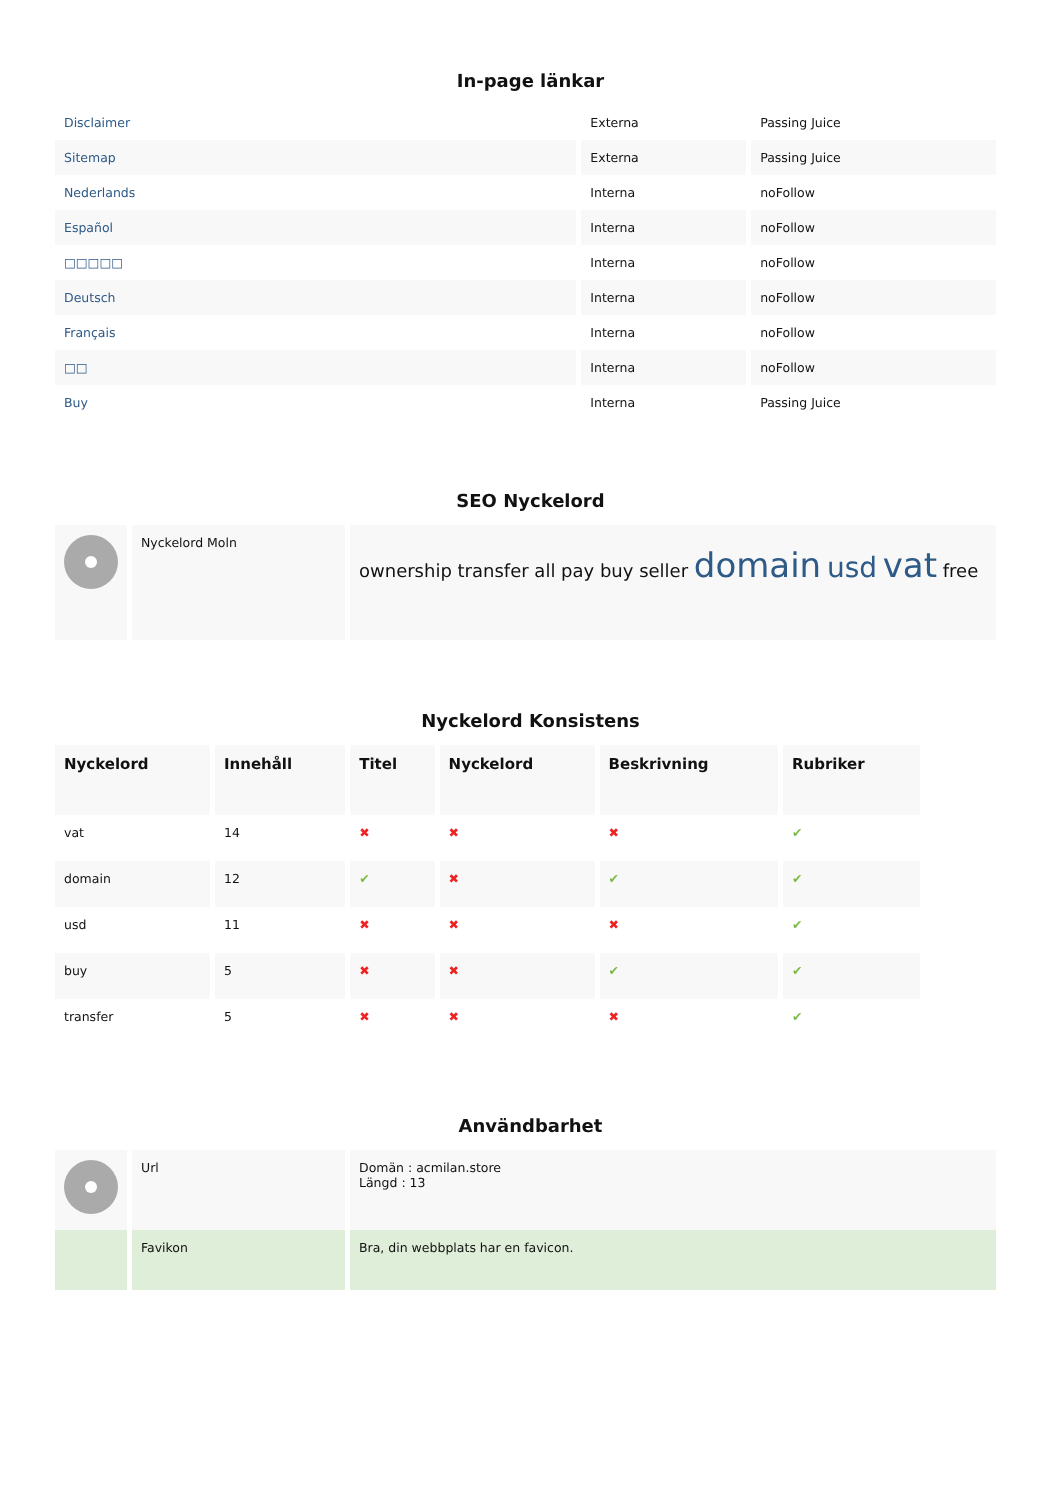In-page länkar
| Disclaimer | Externa | Passing Juice |
| Sitemap | Externa | Passing Juice |
| Nederlands | Interna | noFollow |
| Español | Interna | noFollow |
| □□□□□ | Interna | noFollow |
| Deutsch | Interna | noFollow |
| Français | Interna | noFollow |
| □□ | Interna | noFollow |
| Buy | Interna | Passing Juice |
SEO Nyckelord
| | Nyckelord Moln | ownership transfer all pay buy seller domain usd vat free |
Nyckelord Konsistens
| Nyckelord | Innehåll | Titel | Nyckelord | Beskrivning | Rubriker |
| --- | --- | --- | --- | --- | --- |
| vat | 14 | ✖ | ✖ | ✖ | ✔ |
| domain | 12 | ✔ | ✖ | ✔ | ✔ |
| usd | 11 | ✖ | ✖ | ✖ | ✔ |
| buy | 5 | ✖ | ✖ | ✔ | ✔ |
| transfer | 5 | ✖ | ✖ | ✖ | ✔ |
Användbarhet
| | Url | Domän : acmilan.store Längd : 13 |
| | Favikon | Bra, din webbplats har en favicon. |